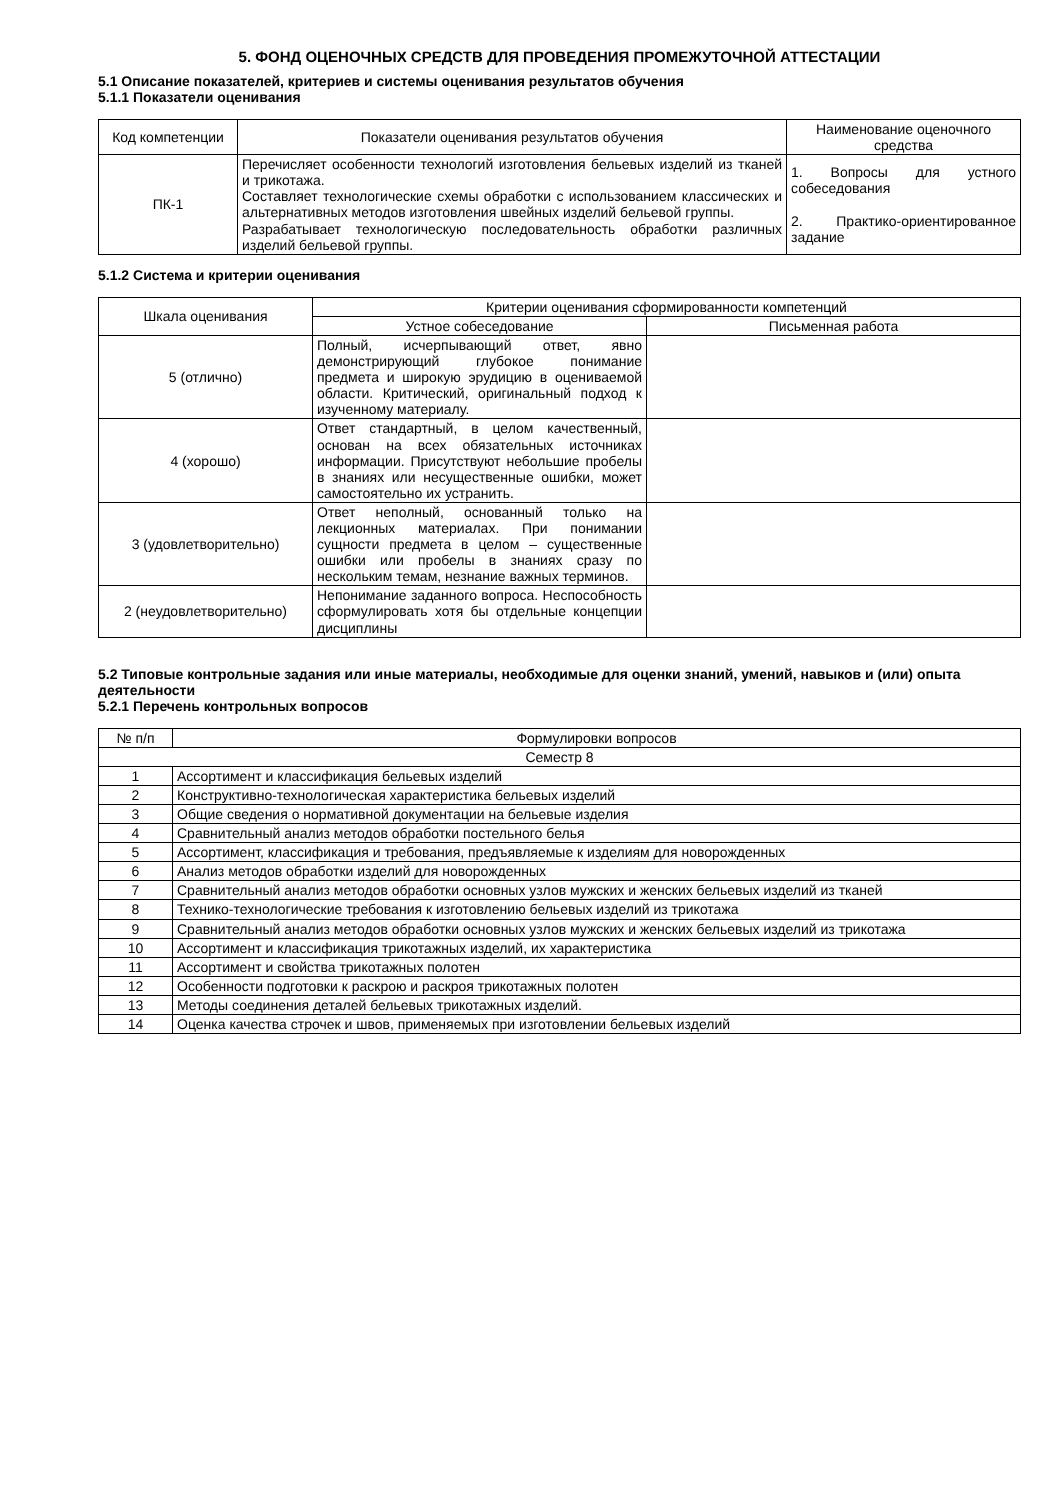5. ФОНД ОЦЕНОЧНЫХ СРЕДСТВ ДЛЯ ПРОВЕДЕНИЯ ПРОМЕЖУТОЧНОЙ АТТЕСТАЦИИ
5.1 Описание показателей, критериев и системы оценивания результатов обучения
5.1.1 Показатели оценивания
| Код компетенции | Показатели оценивания результатов обучения | Наименование оценочного средства |
| --- | --- | --- |
| ПК-1 | Перечисляет особенности технологий изготовления бельевых изделий из тканей и трикотажа. Составляет технологические схемы обработки с использованием классических и альтернативных методов изготовления швейных изделий бельевой группы. Разрабатывает технологическую последовательность обработки различных изделий бельевой группы. | 1. Вопросы для устного собеседования 2. Практико-ориентированное задание |
5.1.2 Система и критерии оценивания
| Шкала оценивания | Критерии оценивания сформированности компетенций | |
| --- | --- | --- |
| | Устное собеседование | Письменная работа |
| 5 (отлично) | Полный, исчерпывающий ответ, явно демонстрирующий глубокое понимание предмета и широкую эрудицию в оцениваемой области. Критический, оригинальный подход к изученному материалу. | |
| 4 (хорошо) | Ответ стандартный, в целом качественный, основан на всех обязательных источниках информации. Присутствуют небольшие пробелы в знаниях или несущественные ошибки, может самостоятельно их устранить. | |
| 3 (удовлетворительно) | Ответ неполный, основанный только на лекционных материалах. При понимании сущности предмета в целом – существенные ошибки или пробелы в знаниях сразу по нескольким темам, незнание важных терминов. | |
| 2 (неудовлетворительно) | Непонимание заданного вопроса. Неспособность сформулировать хотя бы отдельные концепции дисциплины | |
5.2 Типовые контрольные задания или иные материалы, необходимые для оценки знаний, умений, навыков и (или) опыта деятельности
5.2.1 Перечень контрольных вопросов
| № п/п | Формулировки вопросов |
| --- | --- |
| Семестр 8 | |
| 1 | Ассортимент и классификация бельевых изделий |
| 2 | Конструктивно-технологическая характеристика бельевых изделий |
| 3 | Общие сведения о нормативной документации на бельевые изделия |
| 4 | Сравнительный анализ методов обработки постельного белья |
| 5 | Ассортимент, классификация и требования, предъявляемые к изделиям для новорожденных |
| 6 | Анализ методов обработки изделий для новорожденных |
| 7 | Сравнительный анализ методов обработки основных узлов мужских и женских бельевых изделий из тканей |
| 8 | Технико-технологические требования к изготовлению бельевых изделий из трикотажа |
| 9 | Сравнительный анализ методов обработки основных узлов мужских и женских бельевых изделий из трикотажа |
| 10 | Ассортимент и классификация трикотажных изделий, их характеристика |
| 11 | Ассортимент и свойства трикотажных полотен |
| 12 | Особенности подготовки к раскрою и раскроя трикотажных полотен |
| 13 | Методы соединения деталей бельевых трикотажных изделий. |
| 14 | Оценка качества строчек и швов, применяемых при изготовлении бельевых изделий |